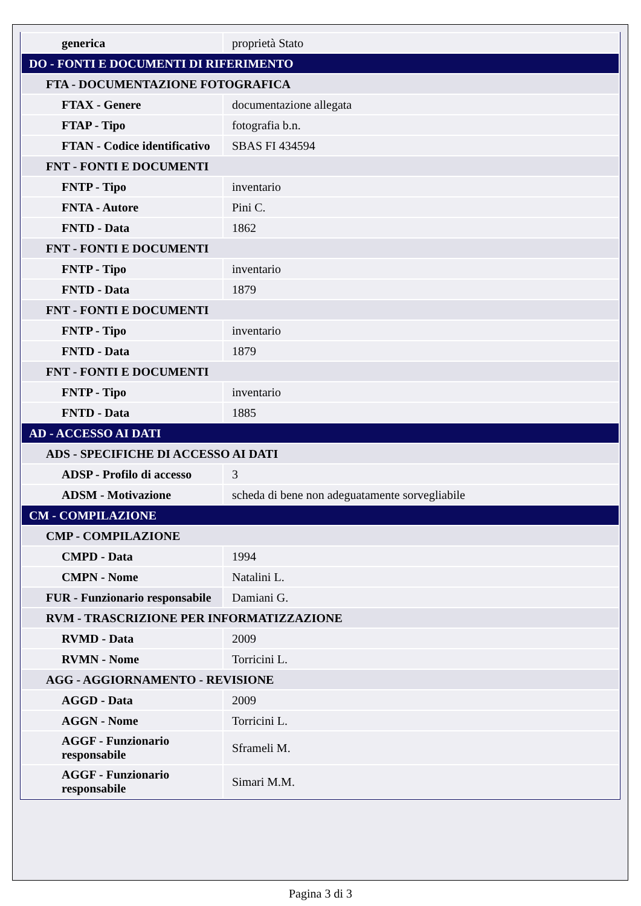| generica | proprietà Stato |
| DO - FONTI E DOCUMENTI DI RIFERIMENTO | |
| FTA - DOCUMENTAZIONE FOTOGRAFICA | |
| FTAX - Genere | documentazione allegata |
| FTAP - Tipo | fotografia b.n. |
| FTAN - Codice identificativo | SBAS FI 434594 |
| FNT - FONTI E DOCUMENTI | |
| FNTP - Tipo | inventario |
| FNTA - Autore | Pini C. |
| FNTD - Data | 1862 |
| FNT - FONTI E DOCUMENTI | |
| FNTP - Tipo | inventario |
| FNTD - Data | 1879 |
| FNT - FONTI E DOCUMENTI | |
| FNTP - Tipo | inventario |
| FNTD - Data | 1879 |
| FNT - FONTI E DOCUMENTI | |
| FNTP - Tipo | inventario |
| FNTD - Data | 1885 |
| AD - ACCESSO AI DATI | |
| ADS - SPECIFICHE DI ACCESSO AI DATI | |
| ADSP - Profilo di accesso | 3 |
| ADSM - Motivazione | scheda di bene non adeguatamente sorvegliabile |
| CM - COMPILAZIONE | |
| CMP - COMPILAZIONE | |
| CMPD - Data | 1994 |
| CMPN - Nome | Natalini L. |
| FUR - Funzionario responsabile | Damiani G. |
| RVM - TRASCRIZIONE PER INFORMATIZZAZIONE | |
| RVMD - Data | 2009 |
| RVMN - Nome | Torricini L. |
| AGG - AGGIORNAMENTO - REVISIONE | |
| AGGD - Data | 2009 |
| AGGN - Nome | Torricini L. |
| AGGF - Funzionario responsabile | Sframeli M. |
| AGGF - Funzionario responsabile | Simari M.M. |
Pagina 3 di 3